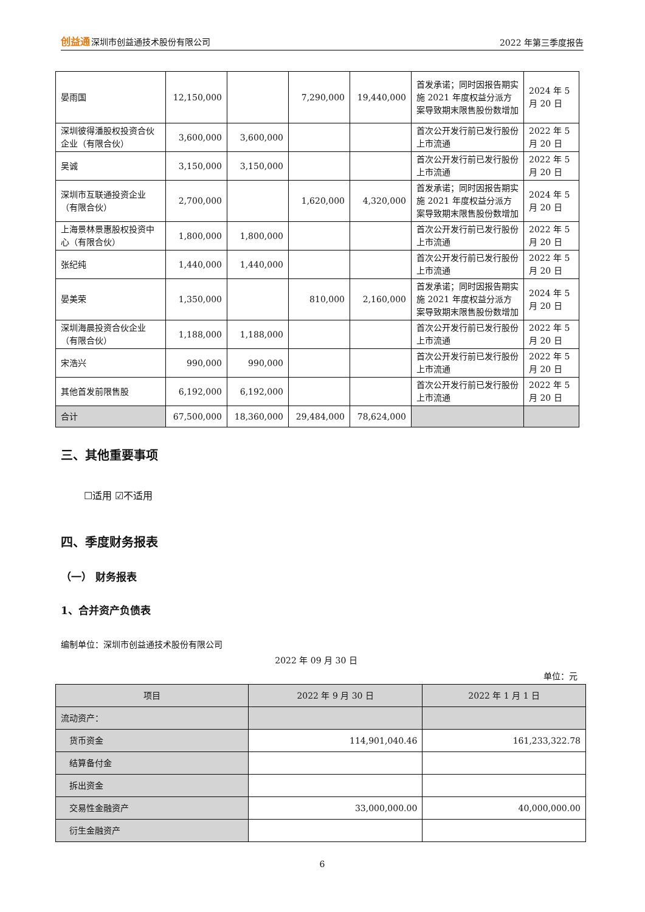创益通深圳市创益通技术股份有限公司
2022 年第三季度报告
| 晏雨国 | 12,150,000 | | 7,290,000 | 19,440,000 | 首发承诺；同时因报告期实施 2021 年度权益分派方案导致期末限售股份数增加 | 2024 年 5 月 20 日 |
| 深圳彼得潘股权投资合伙企业（有限合伙） | 3,600,000 | 3,600,000 | | | 首次公开发行前已发行股份上市流通 | 2022 年 5 月 20 日 |
| 吴诚 | 3,150,000 | 3,150,000 | | | 首次公开发行前已发行股份上市流通 | 2022 年 5 月 20 日 |
| 深圳市互联通投资企业（有限合伙） | 2,700,000 | | 1,620,000 | 4,320,000 | 首发承诺；同时因报告期实施 2021 年度权益分派方案导致期末限售股份数增加 | 2024 年 5 月 20 日 |
| 上海景林景惠股权投资中心（有限合伙） | 1,800,000 | 1,800,000 | | | 首次公开发行前已发行股份上市流通 | 2022 年 5 月 20 日 |
| 张纪纯 | 1,440,000 | 1,440,000 | | | 首次公开发行前已发行股份上市流通 | 2022 年 5 月 20 日 |
| 晏美荣 | 1,350,000 | | 810,000 | 2,160,000 | 首发承诺；同时因报告期实施 2021 年度权益分派方案导致期末限售股份数增加 | 2024 年 5 月 20 日 |
| 深圳海晨投资合伙企业（有限合伙） | 1,188,000 | 1,188,000 | | | 首次公开发行前已发行股份上市流通 | 2022 年 5 月 20 日 |
| 宋浩兴 | 990,000 | 990,000 | | | 首次公开发行前已发行股份上市流通 | 2022 年 5 月 20 日 |
| 其他首发前限售股 | 6,192,000 | 6,192,000 | | | 首次公开发行前已发行股份上市流通 | 2022 年 5 月 20 日 |
| 合计 | 67,500,000 | 18,360,000 | 29,484,000 | 78,624,000 | | |
三、其他重要事项
☐适用 ☑不适用
四、季度财务报表
（一） 财务报表
1、合并资产负债表
编制单位：深圳市创益通技术股份有限公司
2022 年 09 月 30 日
单位：元
| 项目 | 2022 年 9 月 30 日 | 2022 年 1 月 1 日 |
| --- | --- | --- |
| 流动资产： | | |
| 货币资金 | 114,901,040.46 | 161,233,322.78 |
| 结算备付金 | | |
| 拆出资金 | | |
| 交易性金融资产 | 33,000,000.00 | 40,000,000.00 |
| 衍生金融资产 | | |
6